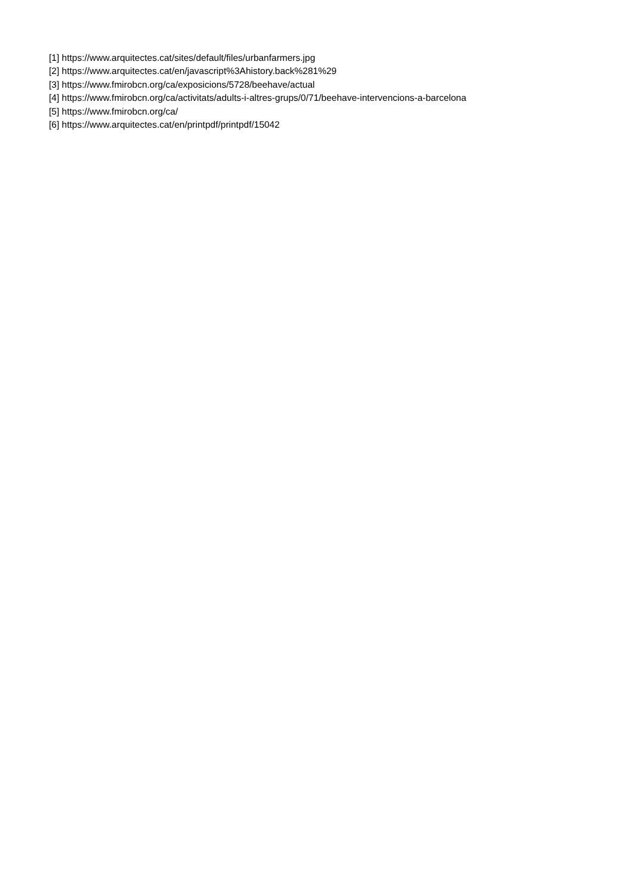[1] https://www.arquitectes.cat/sites/default/files/urbanfarmers.jpg
[2] https://www.arquitectes.cat/en/javascript%3Ahistory.back%281%29
[3] https://www.fmirobcn.org/ca/exposicions/5728/beehave/actual
[4] https://www.fmirobcn.org/ca/activitats/adults-i-altres-grups/0/71/beehave-intervencions-a-barcelona
[5] https://www.fmirobcn.org/ca/
[6] https://www.arquitectes.cat/en/printpdf/printpdf/15042